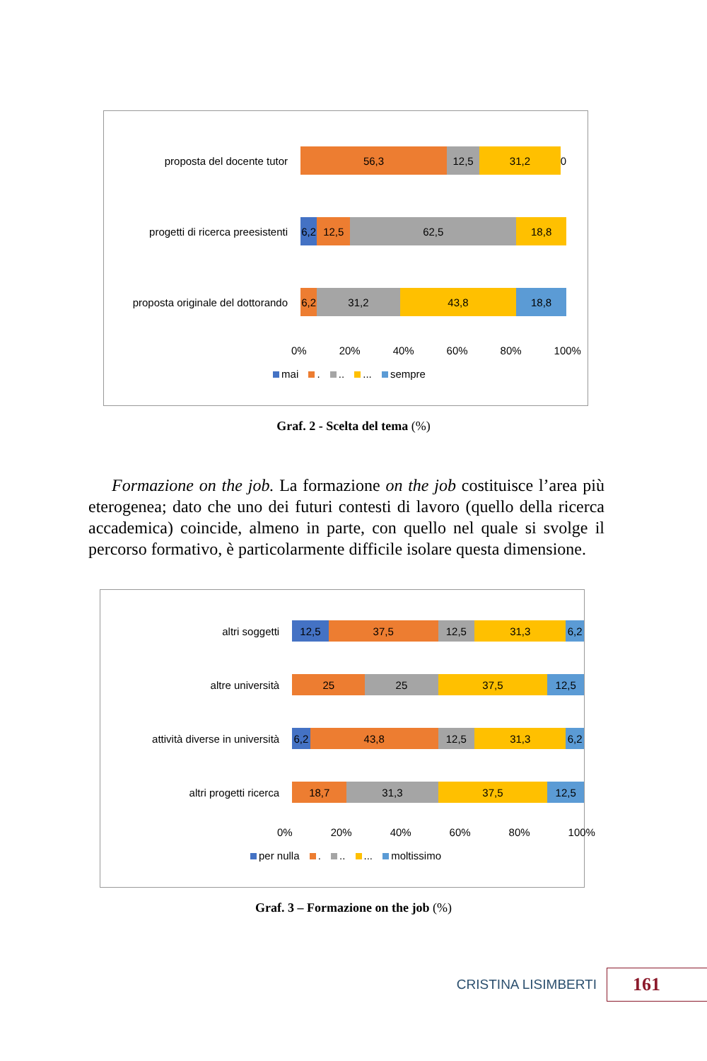proposta del docente tutor
56,3 12,5 31,2 0
progetti di ricerca preesistenti
6,2 12,5 62,5 18,8
proposta originale del dottorando
6,2 31,2 43,8 18,8
0% 20% 40% 60% 80% 100%
mai . .. ... sempre
Graf. 2 - Scelta del tema (%)
Formazione on the job. La formazione on the job costituisce l’area più eterogenea; dato che uno dei futuri contesti di lavoro (quello della ricerca accademica) coincide, almeno in parte, con quello nel quale si svolge il percorso formativo, è particolarmente difficile isolare questa dimensione.
altri soggetti
12,5 37,5 12,5 31,3 6,2
altre università
25 25 37,5 12,5
attività diverse in università
6,2 43,8 12,5 31,3 6,2
altri progetti ricerca
18,7 31,3 37,5 12,5
0% 20% 40% 60% 80% 100%
per nulla . .. ... moltissimo
Graf. 3 – Formazione on the job (%)
CRISTINA LISIMBERTI
161